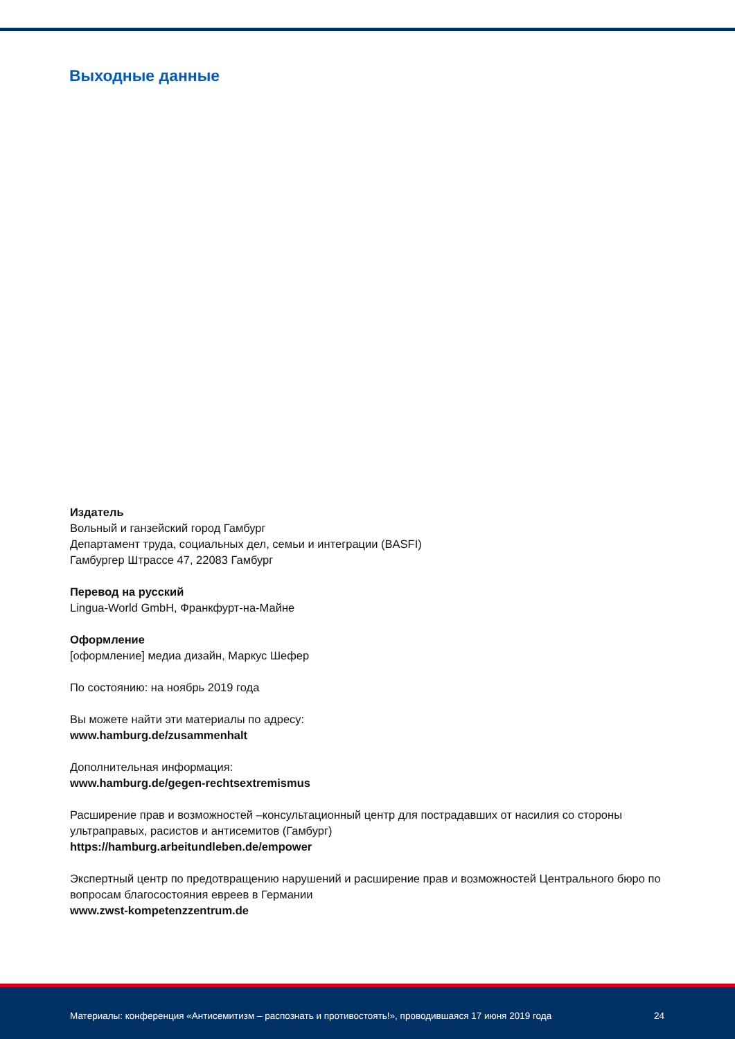Выходные данные
Издатель
Вольный и ганзейский город Гамбург
Департамент труда, социальных дел, семьи и интеграции (BASFI)
Гамбургер Штрассе 47, 22083 Гамбург
Перевод на русский
Lingua-World GmbH, Франкфурт-на-Майне
Оформление
[оформление] медиа дизайн, Маркус Шефер
По состоянию: на ноябрь 2019 года
Вы можете найти эти материалы по адресу:
www.hamburg.de/zusammenhalt
Дополнительная информация:
www.hamburg.de/gegen-rechtsextremismus
Расширение прав и возможностей –консультационный центр для пострадавших от насилия со стороны ультраправых, расистов и антисемитов (Гамбург)
https://hamburg.arbeitundleben.de/empower
Экспертный центр по предотвращению нарушений и расширение прав и возможностей Центрального бюро по вопросам благосостояния евреев в Германии
www.zwst-kompetenzzentrum.de
Материалы: конференция «Антисемитизм – распознать и противостоять!», проводившаяся 17 июня 2019 года 24